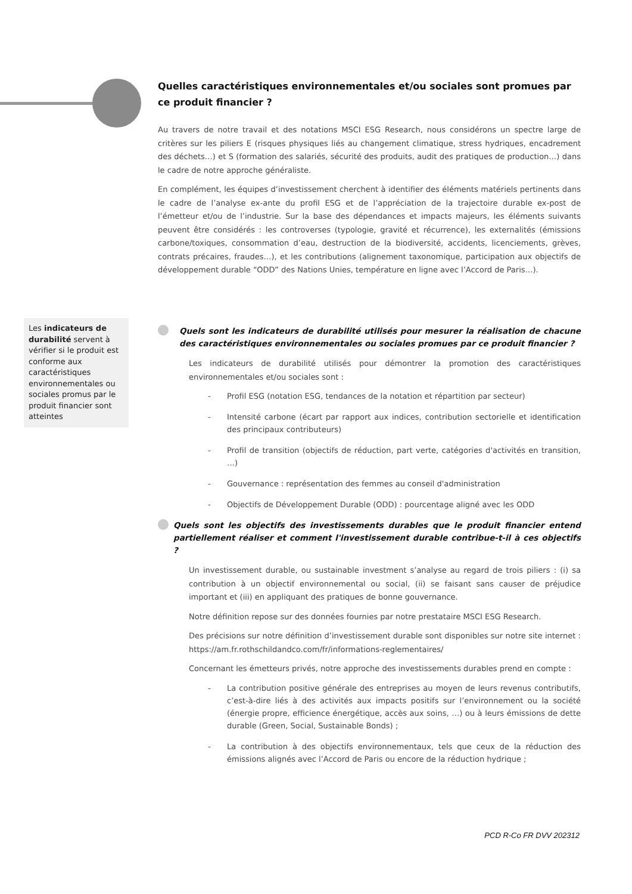Quelles caractéristiques environnementales et/ou sociales sont promues par ce produit financier ?
Au travers de notre travail et des notations MSCI ESG Research, nous considérons un spectre large de critères sur les piliers E (risques physiques liés au changement climatique, stress hydriques, encadrement des déchets…) et S (formation des salariés, sécurité des produits, audit des pratiques de production…) dans le cadre de notre approche généraliste.
En complément, les équipes d’investissement cherchent à identifier des éléments matériels pertinents dans le cadre de l’analyse ex-ante du profil ESG et de l’appréciation de la trajectoire durable ex-post de l’émetteur et/ou de l’industrie. Sur la base des dépendances et impacts majeurs, les éléments suivants peuvent être considérés : les controverses (typologie, gravité et récurrence), les externalités (émissions carbone/toxiques, consommation d’eau, destruction de la biodiversité, accidents, licenciements, grèves, contrats précaires, fraudes…), et les contributions (alignement taxonomique, participation aux objectifs de développement durable “ODD” des Nations Unies, température en ligne avec l’Accord de Paris…).
Les indicateurs de durabilité servent à vérifier si le produit est conforme aux caractéristiques environnementales ou sociales promus par le produit financier sont atteintes
Quels sont les indicateurs de durabilité utilisés pour mesurer la réalisation de chacune des caractéristiques environnementales ou sociales promues par ce produit financier ?
Les indicateurs de durabilité utilisés pour démontrer la promotion des caractéristiques environnementales et/ou sociales sont :
- Profil ESG (notation ESG, tendances de la notation et répartition par secteur)
- Intensité carbone (écart par rapport aux indices, contribution sectorielle et identification des principaux contributeurs)
- Profil de transition (objectifs de réduction, part verte, catégories d'activités en transition, …)
- Gouvernance : représentation des femmes au conseil d'administration
- Objectifs de Développement Durable (ODD) : pourcentage aligné avec les ODD
Quels sont les objectifs des investissements durables que le produit financier entend partiellement réaliser et comment l'investissement durable contribue-t-il à ces objectifs ?
Un investissement durable, ou sustainable investment s’analyse au regard de trois piliers : (i) sa contribution à un objectif environnemental ou social, (ii) se faisant sans causer de préjudice important et (iii) en appliquant des pratiques de bonne gouvernance.
Notre définition repose sur des données fournies par notre prestataire MSCI ESG Research.
Des précisions sur notre définition d’investissement durable sont disponibles sur notre site internet : https://am.fr.rothschildandco.com/fr/informations-reglementaires/
Concernant les émetteurs privés, notre approche des investissements durables prend en compte :
- La contribution positive générale des entreprises au moyen de leurs revenus contributifs, c’est-à-dire liés à des activités aux impacts positifs sur l’environnement ou la société (énergie propre, efficience énergétique, accès aux soins, …) ou à leurs émissions de dette durable (Green, Social, Sustainable Bonds) ;
- La contribution à des objectifs environnementaux, tels que ceux de la réduction des émissions alignés avec l’Accord de Paris ou encore de la réduction hydrique ;
PCD R-Co FR DVV 202312